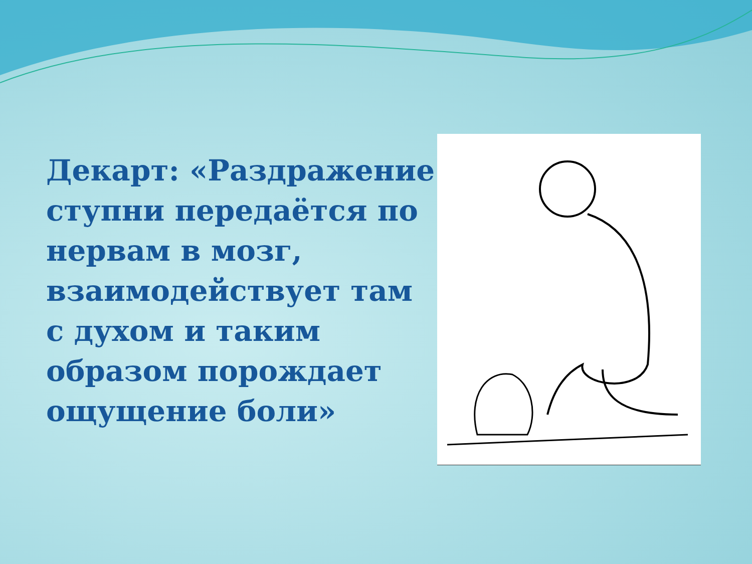Декарт: «Раздражение ступни передаётся по нервам в мозг, взаимодействует там с духом и таким образом порождает ощущение боли»